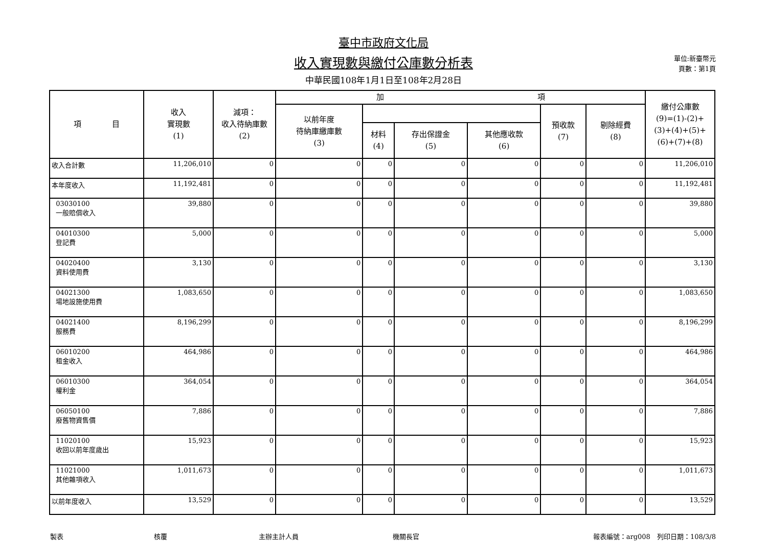臺中市政府文化局
收入實現數與繳付公庫數分析表
中華民國108年1月1日至108年2月28日
單位:新臺幣元
頁數：第1頁
| 項 目 | 收入 實現數 (1) | 減項： 收入待納庫數 (2) | 加 項 | | | | | | 繳付公庫數 (9)=(1)-(2)+ (3)+(4)+(5)+ (6)+(7)+(8) |
| --- | --- | --- | --- | --- | --- | --- | --- | --- | --- |
| | | | 以前年度 待納庫繳庫數 (3) | | | | 預收款 (7) | 剔除經費 (8) | |
| | | | | 材料 (4) | 存出保證金 (5) | 其他應收款 (6) | | | |
| 收入合計數 | 11,206,010 | 0 | 0 | 0 | 0 | 0 | 0 | 0 | 11,206,010 |
| 本年度收入 | 11,192,481 | 0 | 0 | 0 | 0 | 0 | 0 | 0 | 11,192,481 |
| 03030100 一般賠償收入 | 39,880 | 0 | 0 | 0 | 0 | 0 | 0 | 0 | 39,880 |
| 04010300 登記費 | 5,000 | 0 | 0 | 0 | 0 | 0 | 0 | 0 | 5,000 |
| 04020400 資料使用費 | 3,130 | 0 | 0 | 0 | 0 | 0 | 0 | 0 | 3,130 |
| 04021300 場地設施使用費 | 1,083,650 | 0 | 0 | 0 | 0 | 0 | 0 | 0 | 1,083,650 |
| 04021400 服務費 | 8,196,299 | 0 | 0 | 0 | 0 | 0 | 0 | 0 | 8,196,299 |
| 06010200 租金收入 | 464,986 | 0 | 0 | 0 | 0 | 0 | 0 | 0 | 464,986 |
| 06010300 權利金 | 364,054 | 0 | 0 | 0 | 0 | 0 | 0 | 0 | 364,054 |
| 06050100 廢舊物資售價 | 7,886 | 0 | 0 | 0 | 0 | 0 | 0 | 0 | 7,886 |
| 11020100 收回以前年度歲出 | 15,923 | 0 | 0 | 0 | 0 | 0 | 0 | 0 | 15,923 |
| 11021000 其他雜項收入 | 1,011,673 | 0 | 0 | 0 | 0 | 0 | 0 | 0 | 1,011,673 |
| 以前年度收入 | 13,529 | 0 | 0 | 0 | 0 | 0 | 0 | 0 | 13,529 |
製表 核覆 主辦主計人員 機關長官 報表編號：arg008　列印日期：108/3/8